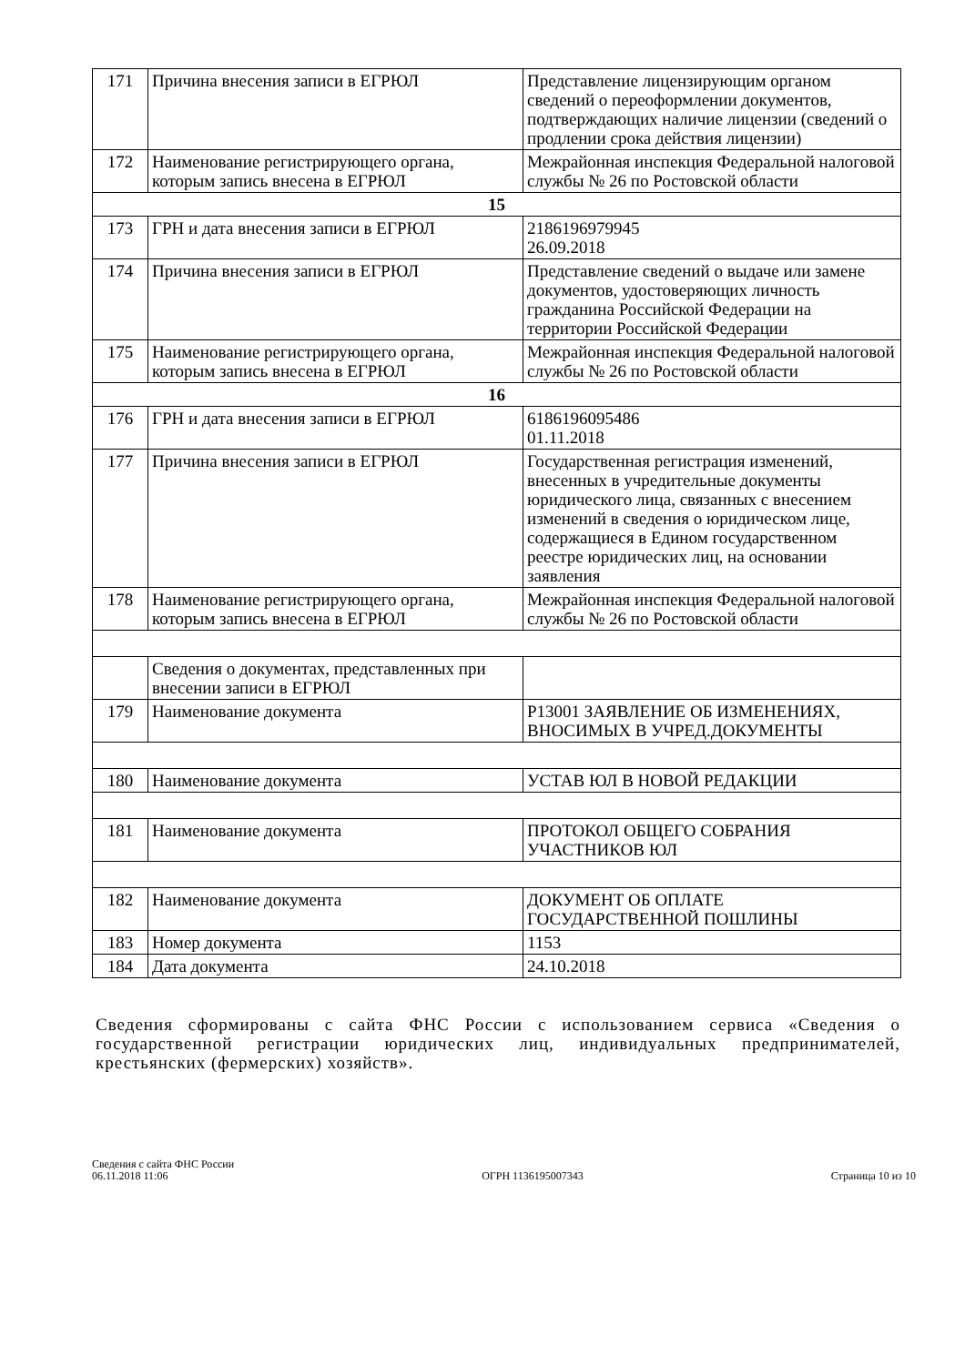| 171 | Причина внесения записи в ЕГРЮЛ | Представление лицензирующим органом сведений о переоформлении документов, подтверждающих наличие лицензии (сведений о продлении срока действия лицензии) |
| 172 | Наименование регистрирующего органа, которым запись внесена в ЕГРЮЛ | Межрайонная инспекция Федеральной налоговой службы № 26 по Ростовской области |
| 15 | | |
| 173 | ГРН и дата внесения записи в ЕГРЮЛ | 2186196979945 26.09.2018 |
| 174 | Причина внесения записи в ЕГРЮЛ | Представление сведений о выдаче или замене документов, удостоверяющих личность гражданина Российской Федерации на территории Российской Федерации |
| 175 | Наименование регистрирующего органа, которым запись внесена в ЕГРЮЛ | Межрайонная инспекция Федеральной налоговой службы № 26 по Ростовской области |
| 16 | | |
| 176 | ГРН и дата внесения записи в ЕГРЮЛ | 6186196095486 01.11.2018 |
| 177 | Причина внесения записи в ЕГРЮЛ | Государственная регистрация изменений, внесенных в учредительные документы юридического лица, связанных с внесением изменений в сведения о юридическом лице, содержащиеся в Едином государственном реестре юридических лиц, на основании заявления |
| 178 | Наименование регистрирующего органа, которым запись внесена в ЕГРЮЛ | Межрайонная инспекция Федеральной налоговой службы № 26 по Ростовской области |
| | Сведения о документах, представленных при внесении записи в ЕГРЮЛ | |
| 179 | Наименование документа | Р13001 ЗАЯВЛЕНИЕ ОБ ИЗМЕНЕНИЯХ, ВНОСИМЫХ В УЧРЕД.ДОКУМЕНТЫ |
| 180 | Наименование документа | УСТАВ ЮЛ В НОВОЙ РЕДАКЦИИ |
| 181 | Наименование документа | ПРОТОКОЛ ОБЩЕГО СОБРАНИЯ УЧАСТНИКОВ ЮЛ |
| 182 | Наименование документа | ДОКУМЕНТ ОБ ОПЛАТЕ ГОСУДАРСТВЕННОЙ ПОШЛИНЫ |
| 183 | Номер документа | 1153 |
| 184 | Дата документа | 24.10.2018 |
Сведения сформированы с сайта ФНС России с использованием сервиса «Сведения о государственной регистрации юридических лиц, индивидуальных предпринимателей, крестьянских (фермерских) хозяйств».
Сведения с сайта ФНС России
06.11.2018 11:06
ОГРН 1136195007343
Страница 10 из 10